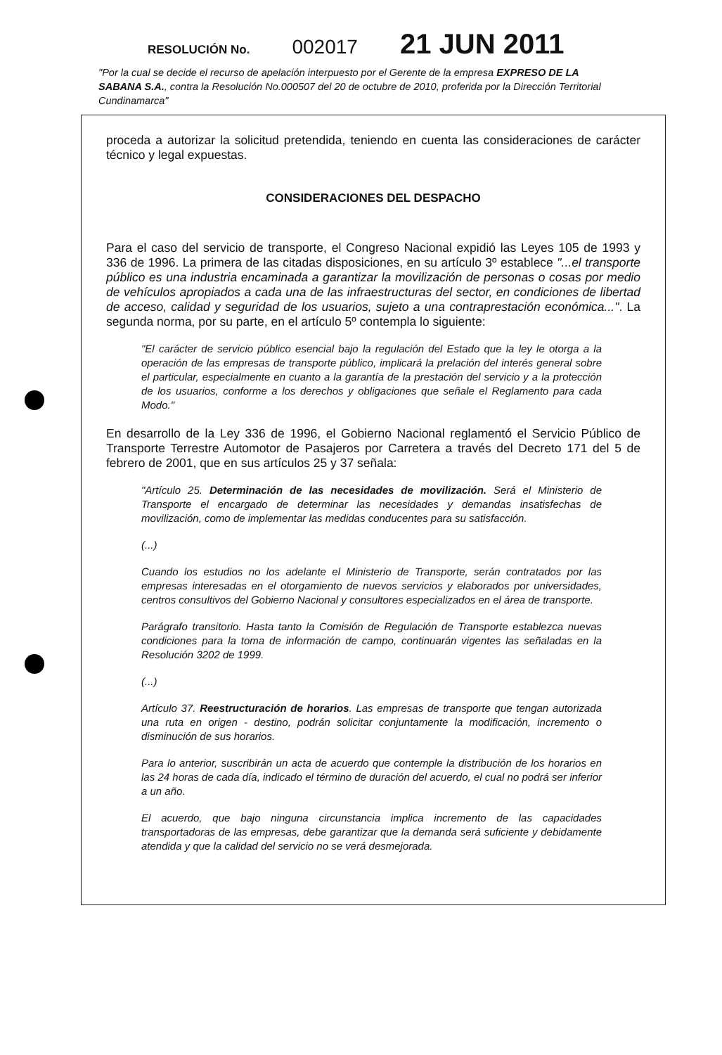RESOLUCIÓN No. 002017 21 JUN 2011
"Por la cual se decide el recurso de apelación interpuesto por el Gerente de la empresa EXPRESO DE LA SABANA S.A., contra la Resolución No.000507 del 20 de octubre de 2010, proferida por la Dirección Territorial Cundinamarca"
proceda a autorizar la solicitud pretendida, teniendo en cuenta las consideraciones de carácter técnico y legal expuestas.
CONSIDERACIONES DEL DESPACHO
Para el caso del servicio de transporte, el Congreso Nacional expidió las Leyes 105 de 1993 y 336 de 1996. La primera de las citadas disposiciones, en su artículo 3º establece "...el transporte público es una industria encaminada a garantizar la movilización de personas o cosas por medio de vehículos apropiados a cada una de las infraestructuras del sector, en condiciones de libertad de acceso, calidad y seguridad de los usuarios, sujeto a una contraprestación económica...". La segunda norma, por su parte, en el artículo 5º contempla lo siguiente:
"El carácter de servicio público esencial bajo la regulación del Estado que la ley le otorga a la operación de las empresas de transporte público, implicará la prelación del interés general sobre el particular, especialmente en cuanto a la garantía de la prestación del servicio y a la protección de los usuarios, conforme a los derechos y obligaciones que señale el Reglamento para cada Modo."
En desarrollo de la Ley 336 de 1996, el Gobierno Nacional reglamentó el Servicio Público de Transporte Terrestre Automotor de Pasajeros por Carretera a través del Decreto 171 del 5 de febrero de 2001, que en sus artículos 25 y 37 señala:
"Artículo 25. Determinación de las necesidades de movilización. Será el Ministerio de Transporte el encargado de determinar las necesidades y demandas insatisfechas de movilización, como de implementar las medidas conducentes para su satisfacción.
(...)
Cuando los estudios no los adelante el Ministerio de Transporte, serán contratados por las empresas interesadas en el otorgamiento de nuevos servicios y elaborados por universidades, centros consultivos del Gobierno Nacional y consultores especializados en el área de transporte.
Parágrafo transitorio. Hasta tanto la Comisión de Regulación de Transporte establezca nuevas condiciones para la toma de información de campo, continuarán vigentes las señaladas en la Resolución 3202 de 1999.
(...)
Artículo 37. Reestructuración de horarios. Las empresas de transporte que tengan autorizada una ruta en origen - destino, podrán solicitar conjuntamente la modificación, incremento o disminución de sus horarios.
Para lo anterior, suscribirán un acta de acuerdo que contemple la distribución de los horarios en las 24 horas de cada día, indicado el término de duración del acuerdo, el cual no podrá ser inferior a un año.
El acuerdo, que bajo ninguna circunstancia implica incremento de las capacidades transportadoras de las empresas, debe garantizar que la demanda será suficiente y debidamente atendida y que la calidad del servicio no se verá desmejorada.